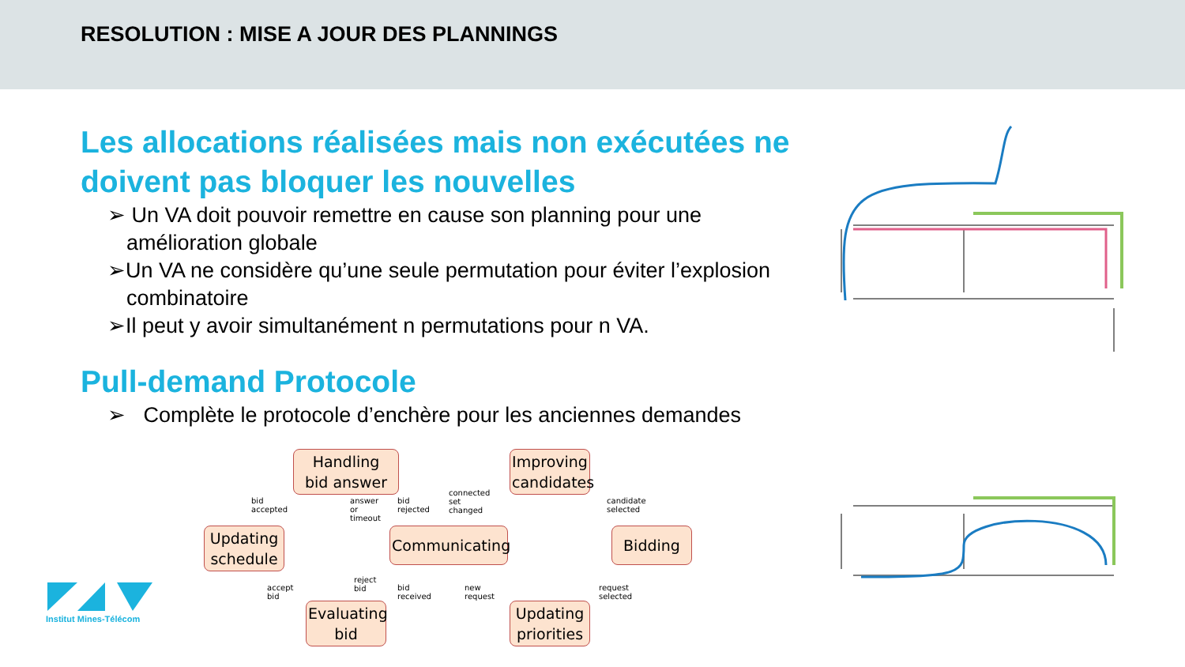RESOLUTION : MISE A JOUR DES PLANNINGS
Les allocations réalisées mais non exécutées ne doivent pas bloquer les nouvelles
➢ Un VA doit pouvoir remettre en cause son planning pour une amélioration globale
➢Un VA ne considère qu’une seule permutation pour éviter l’explosion combinatoire
➢Il peut y avoir simultanément n permutations pour n VA.
Pull-demand Protocole
➢ Complète le protocole d’enchère pour les anciennes demandes
Handling
bid answer
Improving
candidates
Updating
schedule
Communicating
Bidding
Evaluating
bid
Updating
priorities
bid accepted answer or timeout bid rejected
connected set changed
candidate selected
accept bid
reject bid
bid received new request request selected
Institut Mines-Télécom